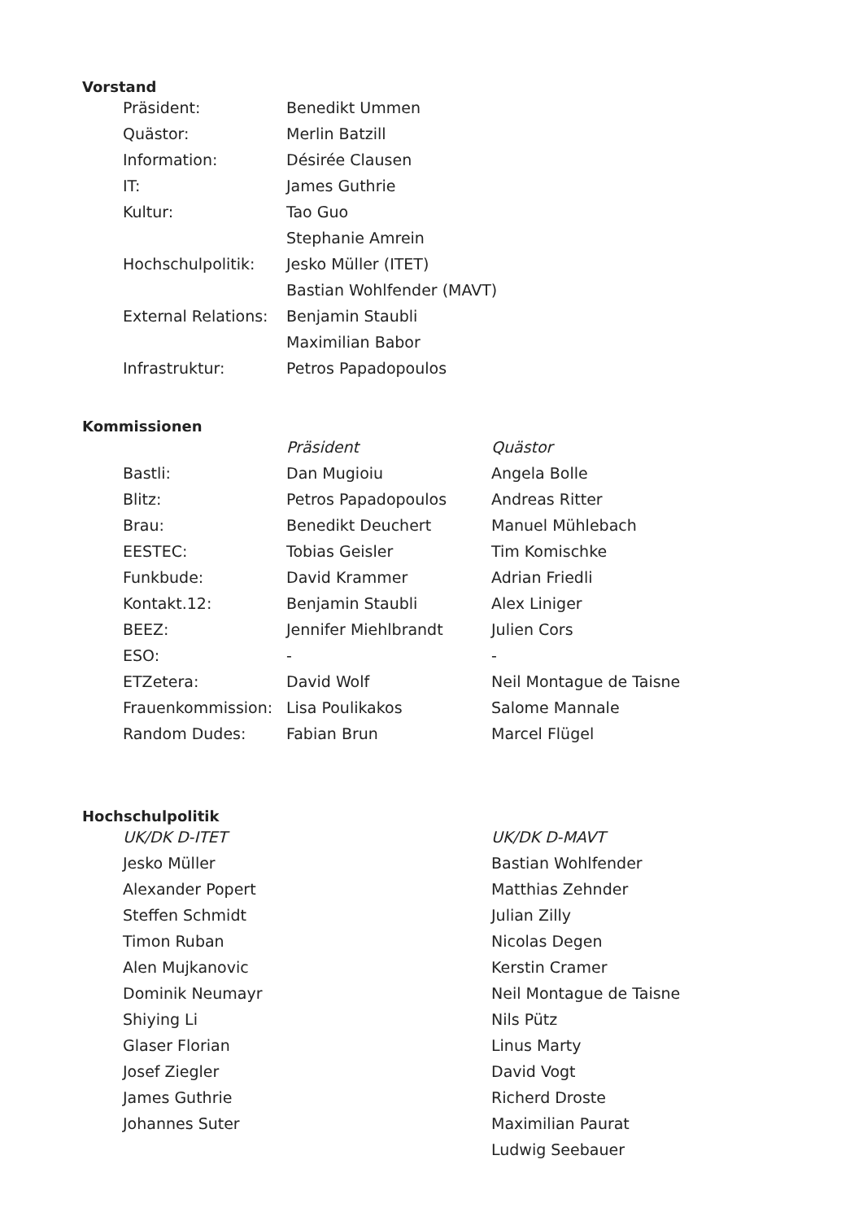Vorstand
| Präsident: | Benedikt Ummen |
| Quästor: | Merlin Batzill |
| Information: | Désirée Clausen |
| IT: | James Guthrie |
| Kultur: | Tao Guo |
| | Stephanie Amrein |
| Hochschulpolitik: | Jesko Müller (ITET) |
| | Bastian Wohlfender (MAVT) |
| External Relations: | Benjamin Staubli |
| | Maximilian Babor |
| Infrastruktur: | Petros Papadopoulos |
Kommissionen
| | Präsident | Quästor |
| --- | --- | --- |
| Bastli: | Dan Mugioiu | Angela Bolle |
| Blitz: | Petros Papadopoulos | Andreas Ritter |
| Brau: | Benedikt Deuchert | Manuel Mühlebach |
| EESTEC: | Tobias Geisler | Tim Komischke |
| Funkbude: | David Krammer | Adrian Friedli |
| Kontakt.12: | Benjamin Staubli | Alex Liniger |
| BEEZ: | Jennifer Miehlbrandt | Julien Cors |
| ESO: | - | - |
| ETZetera: | David Wolf | Neil Montague de Taisne |
| Frauenkommission: | Lisa Poulikakos | Salome Mannale |
| Random Dudes: | Fabian Brun | Marcel Flügel |
Hochschulpolitik
| UK/DK D-ITET | UK/DK D-MAVT |
| --- | --- |
| Jesko Müller | Bastian Wohlfender |
| Alexander Popert | Matthias Zehnder |
| Steffen Schmidt | Julian Zilly |
| Timon Ruban | Nicolas Degen |
| Alen Mujkanovic | Kerstin Cramer |
| Dominik Neumayr | Neil Montague de Taisne |
| Shiying Li | Nils Pütz |
| Glaser Florian | Linus Marty |
| Josef Ziegler | David Vogt |
| James Guthrie | Richerd Droste |
| Johannes Suter | Maximilian Paurat |
| | Ludwig Seebauer |